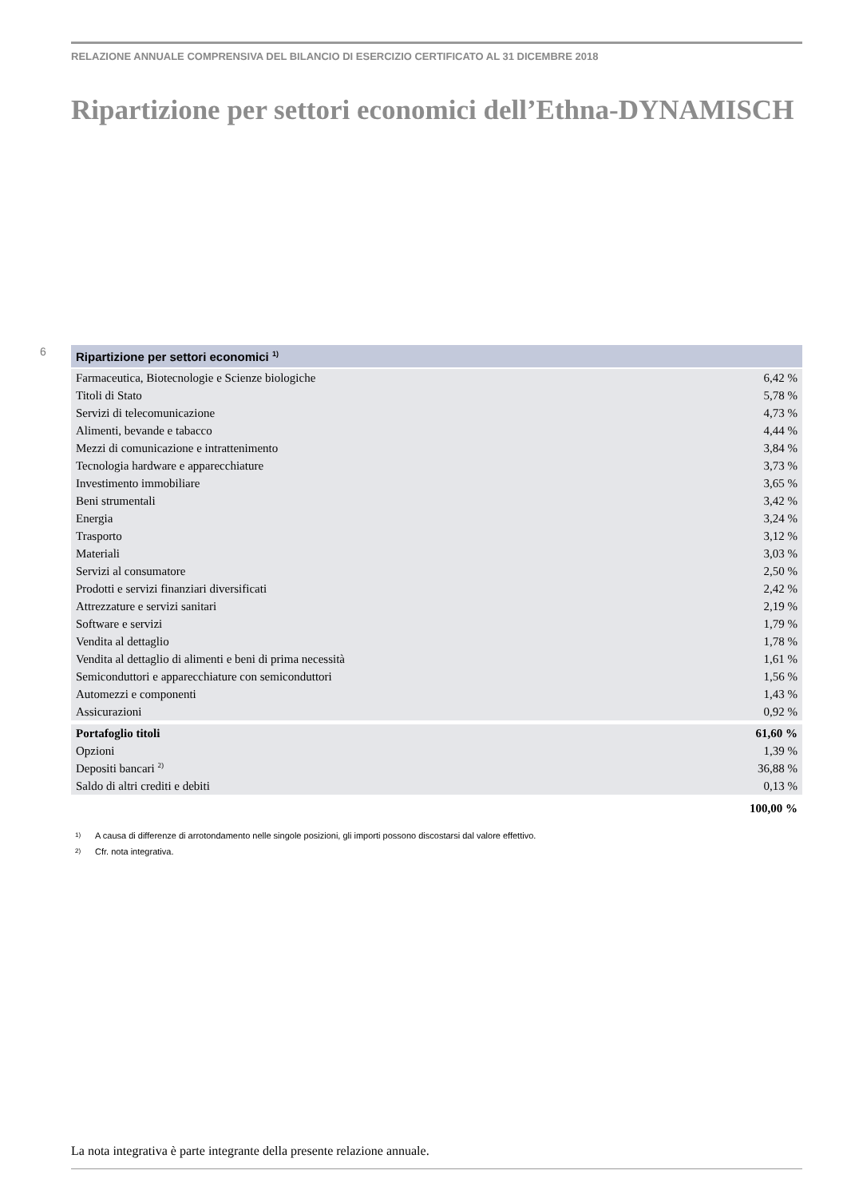RELAZIONE ANNUALE COMPRENSIVA DEL BILANCIO DI ESERCIZIO CERTIFICATO AL 31 DICEMBRE 2018
Ripartizione per settori economici dell’Ethna-DYNAMISCH
6
| Ripartizione per settori economici <sup>1)</sup> | |
| --- | --- |
| Farmaceutica, Biotecnologie e Scienze biologiche | 6,42 % |
| Titoli di Stato | 5,78 % |
| Servizi di telecomunicazione | 4,73 % |
| Alimenti, bevande e tabacco | 4,44 % |
| Mezzi di comunicazione e intrattenimento | 3,84 % |
| Tecnologia hardware e apparecchiature | 3,73 % |
| Investimento immobiliare | 3,65 % |
| Beni strumentali | 3,42 % |
| Energia | 3,24 % |
| Trasporto | 3,12 % |
| Materiali | 3,03 % |
| Servizi al consumatore | 2,50 % |
| Prodotti e servizi finanziari diversificati | 2,42 % |
| Attrezzature e servizi sanitari | 2,19 % |
| Software e servizi | 1,79 % |
| Vendita al dettaglio | 1,78 % |
| Vendita al dettaglio di alimenti e beni di prima necessità | 1,61 % |
| Semiconduttori e apparecchiature con semiconduttori | 1,56 % |
| Automezzi e componenti | 1,43 % |
| Assicurazioni | 0,92 % |
| Portafoglio titoli | 61,60 % |
| Opzioni | 1,39 % |
| Depositi bancari <sup>2)</sup> | 36,88 % |
| Saldo di altri crediti e debiti | 0,13 % |
| | 100,00 % |
1) A causa di differenze di arrotondamento nelle singole posizioni, gli importi possono discostarsi dal valore effettivo.
2) Cfr. nota integrativa.
La nota integrativa è parte integrante della presente relazione annuale.